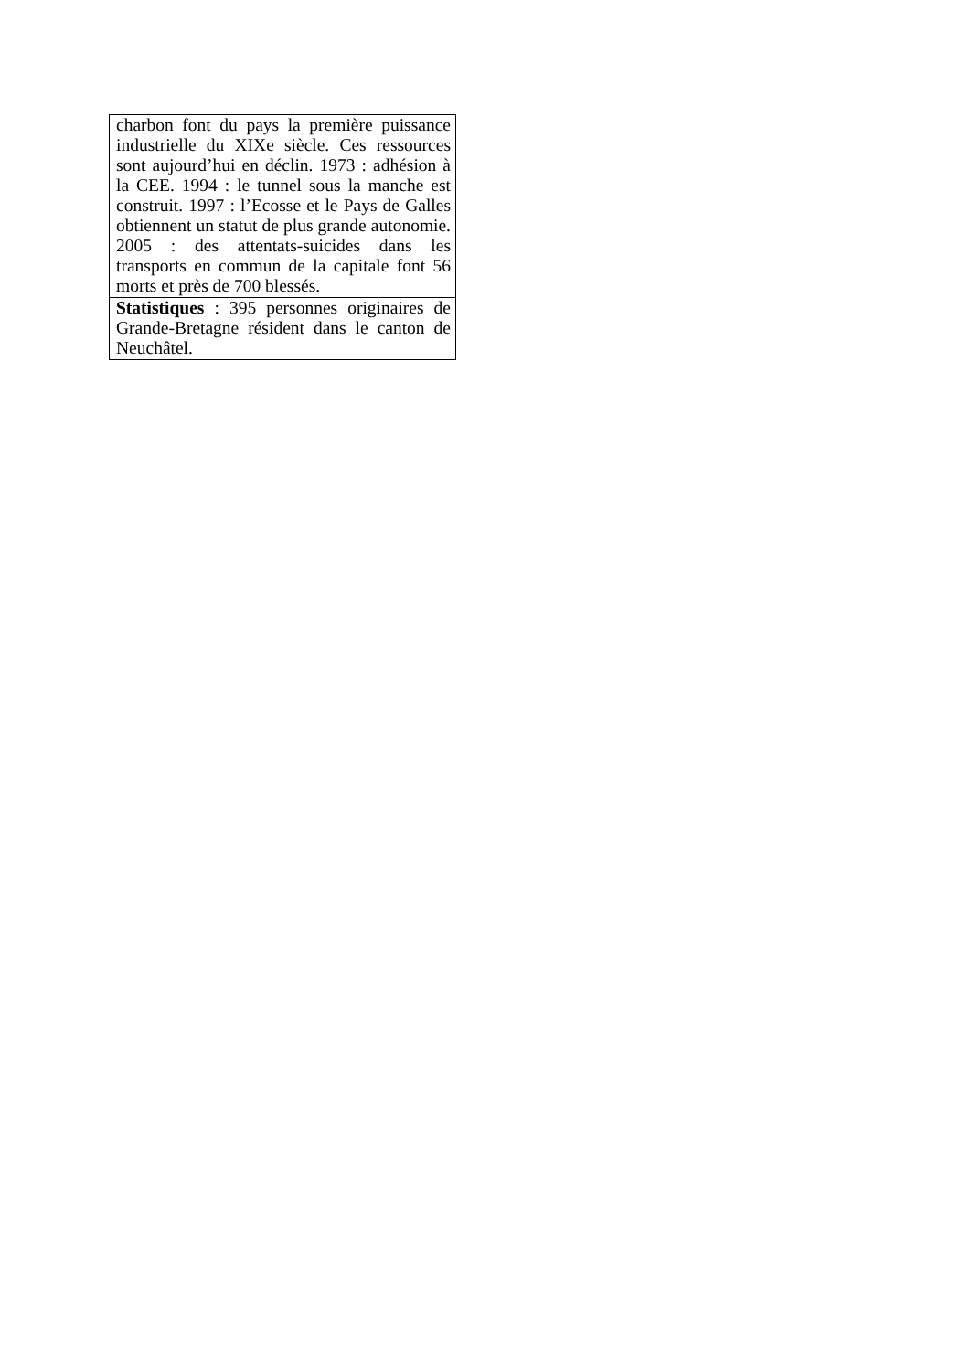| charbon font du pays la première puissance industrielle du XIXe siècle. Ces ressources sont aujourd’hui en déclin. 1973 : adhésion à la CEE. 1994 : le tunnel sous la manche est construit. 1997 : l’Ecosse et le Pays de Galles obtiennent un statut de plus grande autonomie. 2005 : des attentats-suicides dans les transports en commun de la capitale font 56 morts et près de 700 blessés. |
| Statistiques : 395 personnes originaires de Grande-Bretagne résident dans le canton de Neuchâtel. |